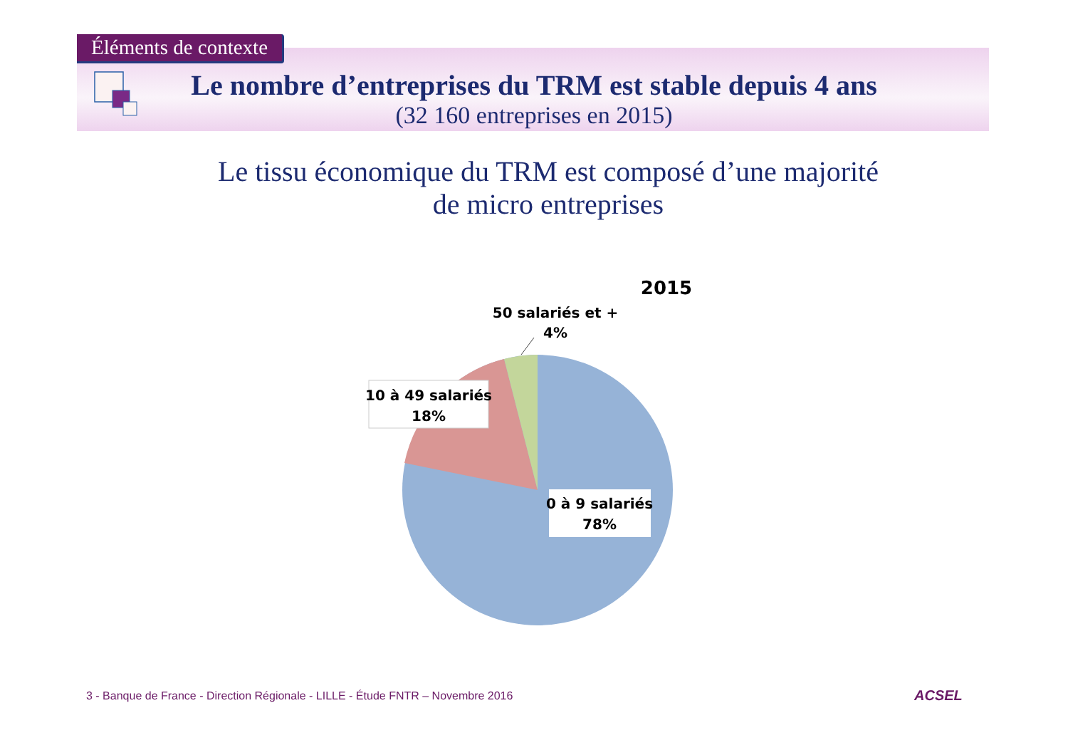Éléments de contexte
Le nombre d’entreprises du TRM est stable depuis 4 ans
(32 160 entreprises en 2015)
Le tissu économique du TRM est composé d’une majorité de micro entreprises
2015
50 salariés et +
4%
10 à 49 salariés
18%
0 à 9 salariés
78%
3 - Banque de France - Direction Régionale - LILLE - Étude FNTR – Novembre 2016
ACSEL